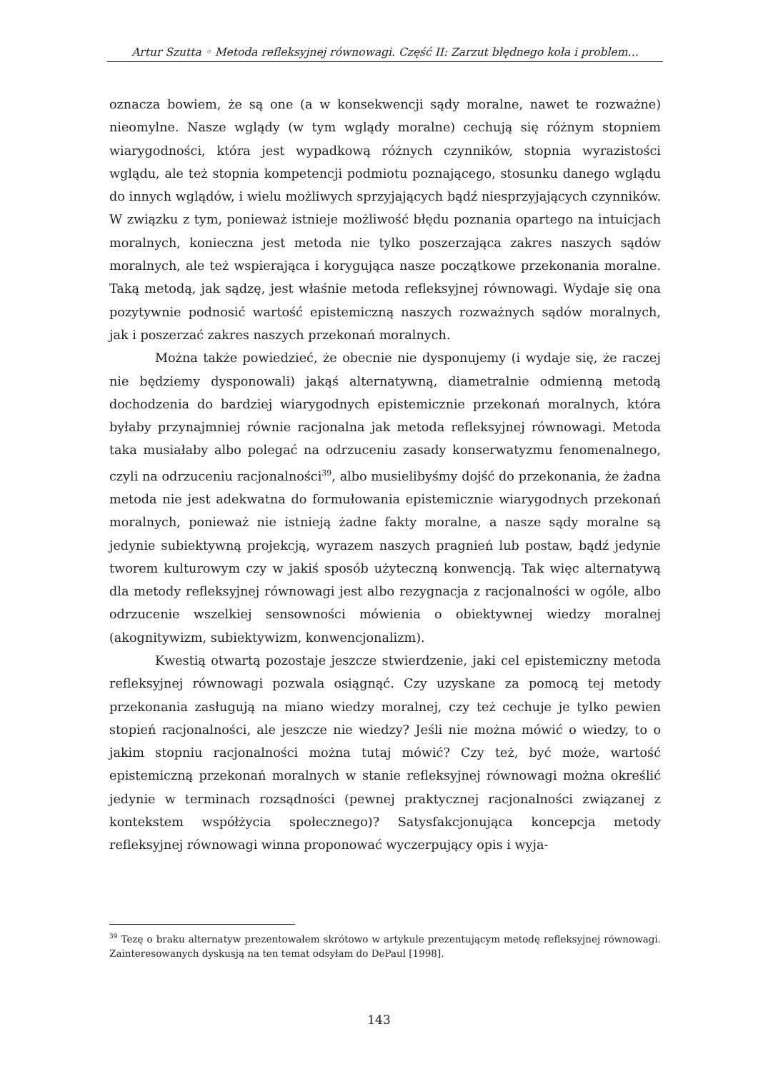Artur Szutta ◦ Metoda refleksyjnej równowagi. Część II: Zarzut błędnego koła i problem…
oznacza bowiem, że są one (a w konsekwencji sądy moralne, nawet te rozważne) nieomylne. Nasze wglądy (w tym wglądy moralne) cechują się różnym stopniem wiarygodności, która jest wypadkową różnych czynników, stopnia wyrazistości wglądu, ale też stopnia kompetencji podmiotu poznającego, stosunku danego wglądu do innych wglądów, i wielu możliwych sprzyjających bądź niesprzyjających czynników. W związku z tym, ponieważ istnieje możliwość błędu poznania opartego na intuicjach moralnych, konieczna jest metoda nie tylko poszerzająca zakres naszych sądów moralnych, ale też wspierająca i korygująca nasze początkowe przekonania moralne. Taką metodą, jak sądzę, jest właśnie metoda refleksyjnej równowagi. Wydaje się ona pozytywnie podnosić wartość epistemiczną naszych rozważnych sądów moralnych, jak i poszerzać zakres naszych przekonań moralnych.
Można także powiedzieć, że obecnie nie dysponujemy (i wydaje się, że raczej nie będziemy dysponowali) jakąś alternatywną, diametralnie odmienną metodą dochodzenia do bardziej wiarygodnych epistemicznie przekonań moralnych, która byłaby przynajmniej równie racjonalna jak metoda refleksyjnej równowagi. Metoda taka musiałaby albo polegać na odrzuceniu zasady konserwatyzmu fenomenalnego, czyli na odrzuceniu racjonalności<sup>39</sup>, albo musielibyśmy dojść do przekonania, że żadna metoda nie jest adekwatna do formułowania epistemicznie wiarygodnych przekonań moralnych, ponieważ nie istnieją żadne fakty moralne, a nasze sądy moralne są jedynie subiektywną projekcją, wyrazem naszych pragnień lub postaw, bądź jedynie tworem kulturowym czy w jakiś sposób użyteczną konwencją. Tak więc alternatywą dla metody refleksyjnej równowagi jest albo rezygnacja z racjonalności w ogóle, albo odrzucenie wszelkiej sensowności mówienia o obiektywnej wiedzy moralnej (akognitywizm, subiektywizm, konwencjonalizm).
Kwestią otwartą pozostaje jeszcze stwierdzenie, jaki cel epistemiczny metoda refleksyjnej równowagi pozwala osiągnąć. Czy uzyskane za pomocą tej metody przekonania zasługują na miano wiedzy moralnej, czy też cechuje je tylko pewien stopień racjonalności, ale jeszcze nie wiedzy? Jeśli nie można mówić o wiedzy, to o jakim stopniu racjonalności można tutaj mówić? Czy też, być może, wartość epistemiczną przekonań moralnych w stanie refleksyjnej równowagi można określić jedynie w terminach rozsądności (pewnej praktycznej racjonalności związanej z kontekstem współżycia społecznego)? Satysfakcjonująca koncepcja metody refleksyjnej równowagi winna proponować wyczerpujący opis i wyja-
<sup>39</sup> Tezę o braku alternatyw prezentowałem skrótowo w artykule prezentującym metodę refleksyjnej równowagi. Zainteresowanych dyskusją na ten temat odsyłam do DePaul [1998].
143